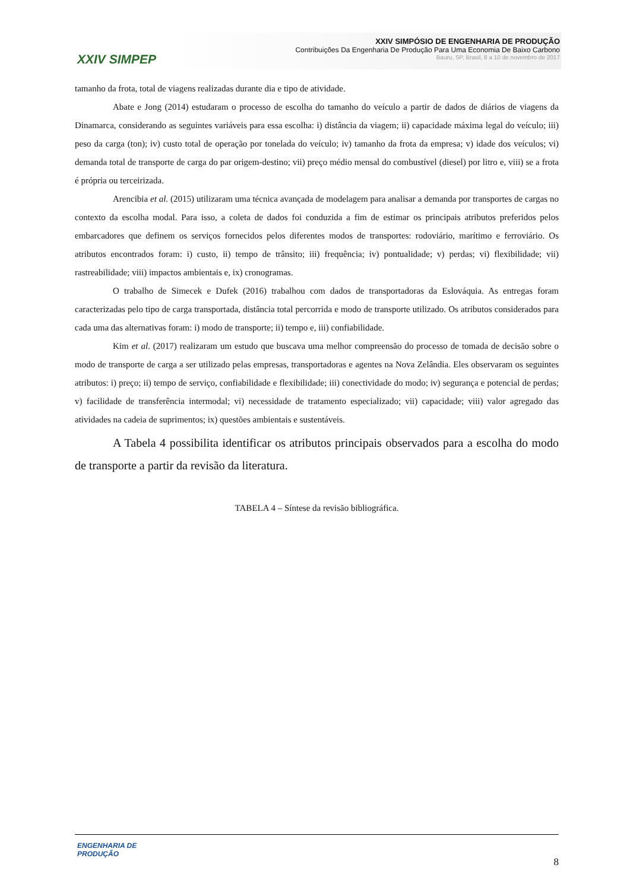XXIV SIMPEP
XXIV SIMPÓSIO DE ENGENHARIA DE PRODUÇÃO
Contribuições Da Engenharia De Produção Para Uma Economia De Baixo Carbono
Bauru, SP, Brasil, 8 a 10 de novembro de 2017
tamanho da frota, total de viagens realizadas durante dia e tipo de atividade.
Abate e Jong (2014) estudaram o processo de escolha do tamanho do veículo a partir de dados de diários de viagens da Dinamarca, considerando as seguintes variáveis para essa escolha: i) distância da viagem; ii) capacidade máxima legal do veículo; iii) peso da carga (ton); iv) custo total de operação por tonelada do veículo; iv) tamanho da frota da empresa; v) idade dos veículos; vi) demanda total de transporte de carga do par origem-destino; vii) preço médio mensal do combustível (diesel) por litro e, viii) se a frota é própria ou terceirizada.
Arencibia et al. (2015) utilizaram uma técnica avançada de modelagem para analisar a demanda por transportes de cargas no contexto da escolha modal. Para isso, a coleta de dados foi conduzida a fim de estimar os principais atributos preferidos pelos embarcadores que definem os serviços fornecidos pelos diferentes modos de transportes: rodoviário, marítimo e ferroviário. Os atributos encontrados foram: i) custo, ii) tempo de trânsito; iii) frequência; iv) pontualidade; v) perdas; vi) flexibilidade; vii) rastreabilidade; viii) impactos ambientais e, ix) cronogramas.
O trabalho de Simecek e Dufek (2016) trabalhou com dados de transportadoras da Eslováquia. As entregas foram caracterizadas pelo tipo de carga transportada, distância total percorrida e modo de transporte utilizado. Os atributos considerados para cada uma das alternativas foram: i) modo de transporte; ii) tempo e, iii) confiabilidade.
Kim et al. (2017) realizaram um estudo que buscava uma melhor compreensão do processo de tomada de decisão sobre o modo de transporte de carga a ser utilizado pelas empresas, transportadoras e agentes na Nova Zelândia. Eles observaram os seguintes atributos: i) preço; ii) tempo de serviço, confiabilidade e flexibilidade; iii) conectividade do modo; iv) segurança e potencial de perdas; v) facilidade de transferência intermodal; vi) necessidade de tratamento especializado; vii) capacidade; viii) valor agregado das atividades na cadeia de suprimentos; ix) questões ambientais e sustentáveis.
A Tabela 4 possibilita identificar os atributos principais observados para a escolha do modo de transporte a partir da revisão da literatura.
TABELA 4 – Síntese da revisão bibliográfica.
ENGENHARIA DE
PRODUÇÃO
8